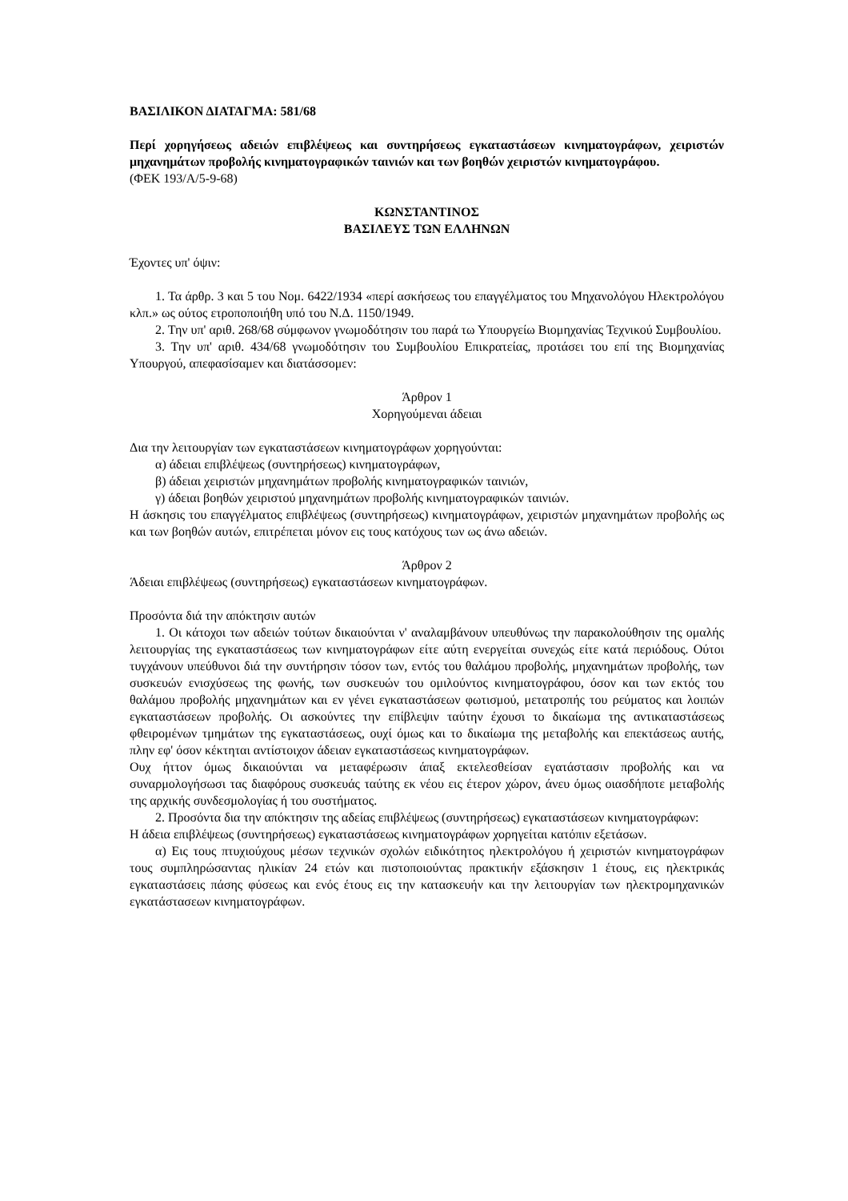ΒΑΣΙΛΙΚΟΝ ΔΙΑΤΑΓΜΑ: 581/68
Περί χορηγήσεως αδειών επιβλέψεως και συντηρήσεως εγκαταστάσεων κινηματογράφων, χειριστών μηχανημάτων προβολής κινηματογραφικών ταινιών και των βοηθών χειριστών κινηματογράφου.
(ΦΕΚ 193/Α/5-9-68)
ΚΩΝΣΤΑΝΤΙΝΟΣ
ΒΑΣΙΛΕΥΣ ΤΩΝ ΕΛΛΗΝΩΝ
Έχοντες υπ' όψιν:
1. Τα άρθρ. 3 και 5 του Νομ. 6422/1934 «περί ασκήσεως του επαγγέλματος του Μηχανολόγου Ηλεκτρολόγου κλπ.» ως ούτος ετροποποιήθη υπό του Ν.Δ. 1150/1949.
2. Την υπ' αριθ. 268/68 σύμφωνον γνωμοδότησιν του παρά τω Υπουργείω Βιομηχανίας Τεχνικού Συμβουλίου.
3. Την υπ' αριθ. 434/68 γνωμοδότησιν του Συμβουλίου Επικρατείας, προτάσει του επί της Βιομηχανίας Υπουργού, απεφασίσαμεν και διατάσσομεν:
Άρθρον 1
Χορηγούμεναι άδειαι
Δια την λειτουργίαν των εγκαταστάσεων κινηματογράφων χορηγούνται:
α) άδειαι επιβλέψεως (συντηρήσεως) κινηματογράφων,
β) άδειαι χειριστών μηχανημάτων προβολής κινηματογραφικών ταινιών,
γ) άδειαι βοηθών χειριστού μηχανημάτων προβολής κινηματογραφικών ταινιών.
Η άσκησις του επαγγέλματος επιβλέψεως (συντηρήσεως) κινηματογράφων, χειριστών μηχανημάτων προβολής ως και των βοηθών αυτών, επιτρέπεται μόνον εις τους κατόχους των ως άνω αδειών.
Άρθρον 2
Άδειαι επιβλέψεως (συντηρήσεως) εγκαταστάσεων κινηματογράφων.
Προσόντα διά την απόκτησιν αυτών
1. Οι κάτοχοι των αδειών τούτων δικαιούνται ν' αναλαμβάνουν υπευθύνως την παρακολούθησιν της ομαλής λειτουργίας της εγκαταστάσεως των κινηματογράφων είτε αύτη ενεργείται συνεχώς είτε κατά περιόδους. Ούτοι τυγχάνουν υπεύθυνοι διά την συντήρησιν τόσον των, εντός του θαλάμου προβολής, μηχανημάτων προβολής, των συσκευών ενισχύσεως της φωνής, των συσκευών του ομιλούντος κινηματογράφου, όσον και των εκτός του θαλάμου προβολής μηχανημάτων και εν γένει εγκαταστάσεων φωτισμού, μετατροπής του ρεύματος και λοιπών εγκαταστάσεων προβολής. Οι ασκούντες την επίβλεψιν ταύτην έχουσι το δικαίωμα της αντικαταστάσεως φθειρομένων τμημάτων της εγκαταστάσεως, ουχί όμως και το δικαίωμα της μεταβολής και επεκτάσεως αυτής, πλην εφ' όσον κέκτηται αντίστοιχον άδειαν εγκαταστάσεως κινηματογράφων.
Ουχ ήττον όμως δικαιούνται να μεταφέρωσιν άπαξ εκτελεσθείσαν εγατάστασιν προβολής και να συναρμολογήσωσι τας διαφόρους συσκευάς ταύτης εκ νέου εις έτερον χώρον, άνευ όμως οιασδήποτε μεταβολής της αρχικής συνδεσμολογίας ή του συστήματος.
2. Προσόντα δια την απόκτησιν της αδείας επιβλέψεως (συντηρήσεως) εγκαταστάσεων κινηματογράφων:
Η άδεια επιβλέψεως (συντηρήσεως) εγκαταστάσεως κινηματογράφων χορηγείται κατόπιν εξετάσων.
α) Εις τους πτυχιούχους μέσων τεχνικών σχολών ειδικότητος ηλεκτρολόγου ή χειριστών κινηματογράφων τους συμπληρώσαντας ηλικίαν 24 ετών και πιστοποιούντας πρακτικήν εξάσκησιν 1 έτους, εις ηλεκτρικάς εγκαταστάσεις πάσης φύσεως και ενός έτους εις την κατασκευήν και την λειτουργίαν των ηλεκτρομηχανικών εγκατάστασεων κινηματογράφων.